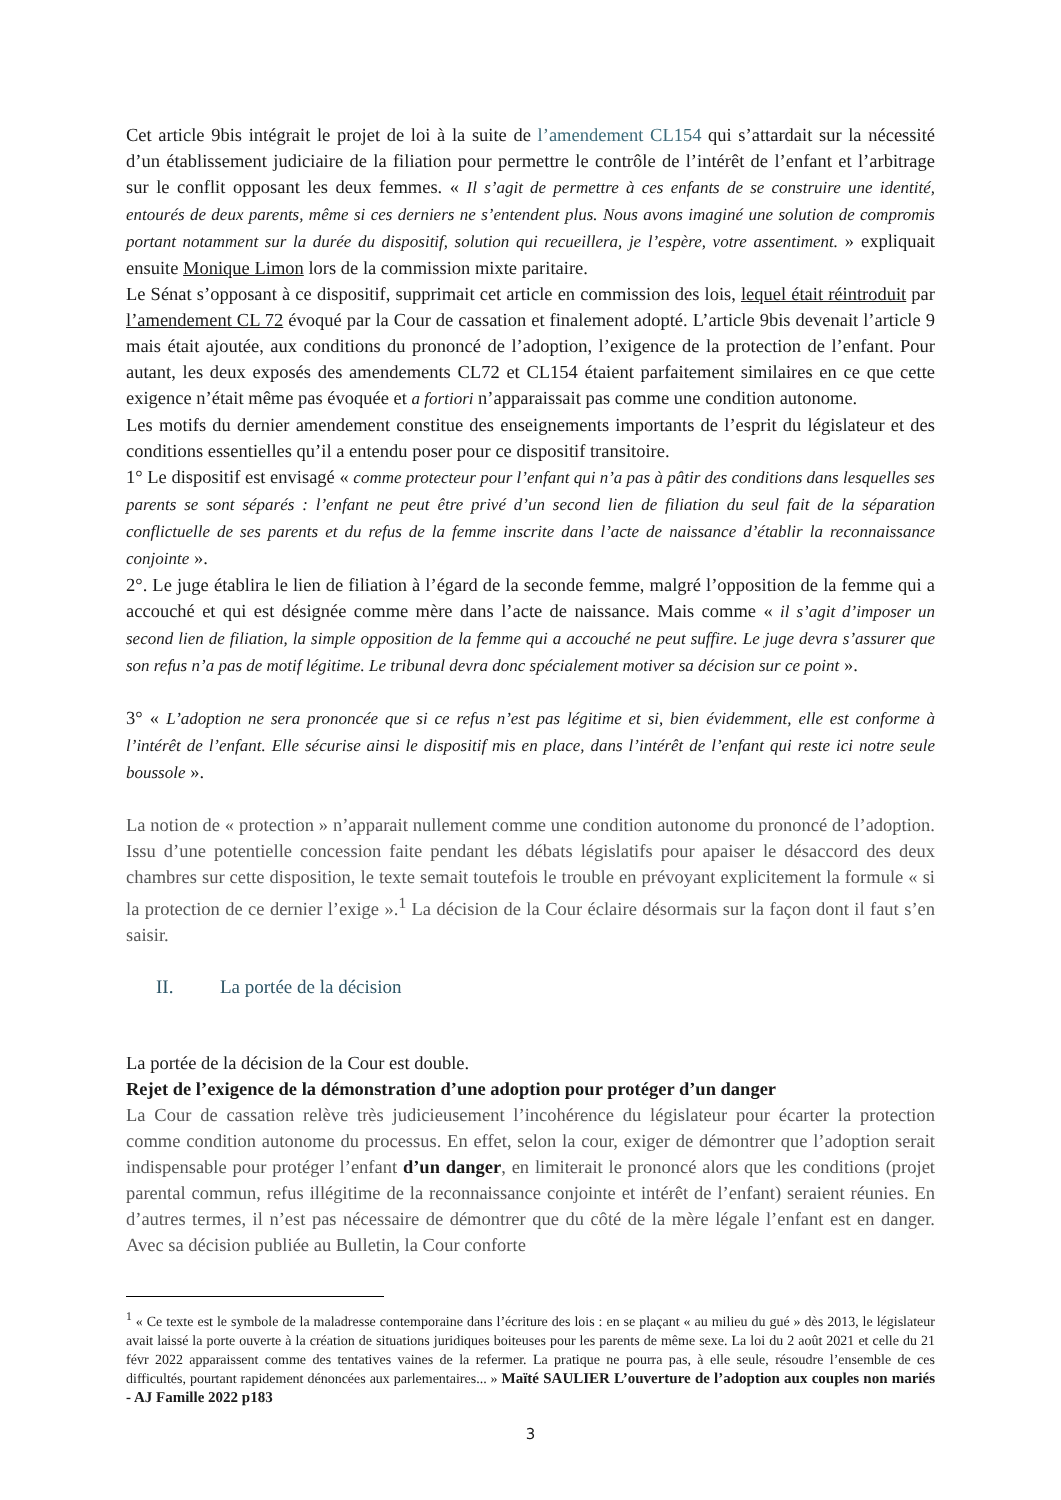Cet article 9bis intégrait le projet de loi à la suite de l’amendement CL154 qui s’attardait sur la nécessité d’un établissement judiciaire de la filiation pour permettre le contrôle de l’intérêt de l’enfant et l’arbitrage sur le conflit opposant les deux femmes. « Il s’agit de permettre à ces enfants de se construire une identité, entourés de deux parents, même si ces derniers ne s’entendent plus. Nous avons imaginé une solution de compromis portant notamment sur la durée du dispositif, solution qui recueillera, je l’espère, votre assentiment. » expliquait ensuite Monique Limon lors de la commission mixte paritaire.
Le Sénat s’opposant à ce dispositif, supprimait cet article en commission des lois, lequel était réintroduit par l’amendement CL 72 évoqué par la Cour de cassation et finalement adopté. L’article 9bis devenait l’article 9 mais était ajoutée, aux conditions du prononcé de l’adoption, l’exigence de la protection de l’enfant. Pour autant, les deux exposés des amendements CL72 et CL154 étaient parfaitement similaires en ce que cette exigence n’était même pas évoquée et a fortiori n’apparaissait pas comme une condition autonome.
Les motifs du dernier amendement constitue des enseignements importants de l’esprit du législateur et des conditions essentielles qu’il a entendu poser pour ce dispositif transitoire.
1° Le dispositif est envisagé « comme protecteur pour l’enfant qui n’a pas à pâtir des conditions dans lesquelles ses parents se sont séparés : l’enfant ne peut être privé d’un second lien de filiation du seul fait de la séparation conflictuelle de ses parents et du refus de la femme inscrite dans l’acte de naissance d’établir la reconnaissance conjointe ».
2°. Le juge établira le lien de filiation à l’égard de la seconde femme, malgré l’opposition de la femme qui a accouché et qui est désignée comme mère dans l’acte de naissance. Mais comme « il s’agit d’imposer un second lien de filiation, la simple opposition de la femme qui a accouché ne peut suffire. Le juge devra s’assurer que son refus n’a pas de motif légitime. Le tribunal devra donc spécialement motiver sa décision sur ce point ».
3° « L’adoption ne sera prononcée que si ce refus n’est pas légitime et si, bien évidemment, elle est conforme à l’intérêt de l’enfant. Elle sécurise ainsi le dispositif mis en place, dans l’intérêt de l’enfant qui reste ici notre seule boussole ».
La notion de « protection » n’apparait nullement comme une condition autonome du prononcé de l’adoption. Issu d’une potentielle concession faite pendant les débats législatifs pour apaiser le désaccord des deux chambres sur cette disposition, le texte semait toutefois le trouble en prévoyant explicitement la formule « si la protection de ce dernier l’exige ».<sup>1</sup> La décision de la Cour éclaire désormais sur la façon dont il faut s’en saisir.
II. La portée de la décision
La portée de la décision de la Cour est double.
Rejet de l’exigence de la démonstration d’une adoption pour protéger d’un danger
La Cour de cassation relève très judicieusement l’incohérence du législateur pour écarter la protection comme condition autonome du processus. En effet, selon la cour, exiger de démontrer que l’adoption serait indispensable pour protéger l’enfant d’un danger, en limiterait le prononcé alors que les conditions (projet parental commun, refus illégitime de la reconnaissance conjointe et intérêt de l’enfant) seraient réunies. En d’autres termes, il n’est pas nécessaire de démontrer que du côté de la mère légale l’enfant est en danger. Avec sa décision publiée au Bulletin, la Cour conforte
<sup>1</sup> « Ce texte est le symbole de la maladresse contemporaine dans l’écriture des lois : en se plaçant « au milieu du gué » dès 2013, le législateur avait laissé la porte ouverte à la création de situations juridiques boiteuses pour les parents de même sexe. La loi du 2 août 2021 et celle du 21 févr 2022 apparaissent comme des tentatives vaines de la refermer. La pratique ne pourra pas, à elle seule, résoudre l’ensemble de ces difficultés, pourtant rapidement dénoncées aux parlementaires... » Maïté SAULIER L’ouverture de l’adoption aux couples non mariés - AJ Famille 2022 p183
3